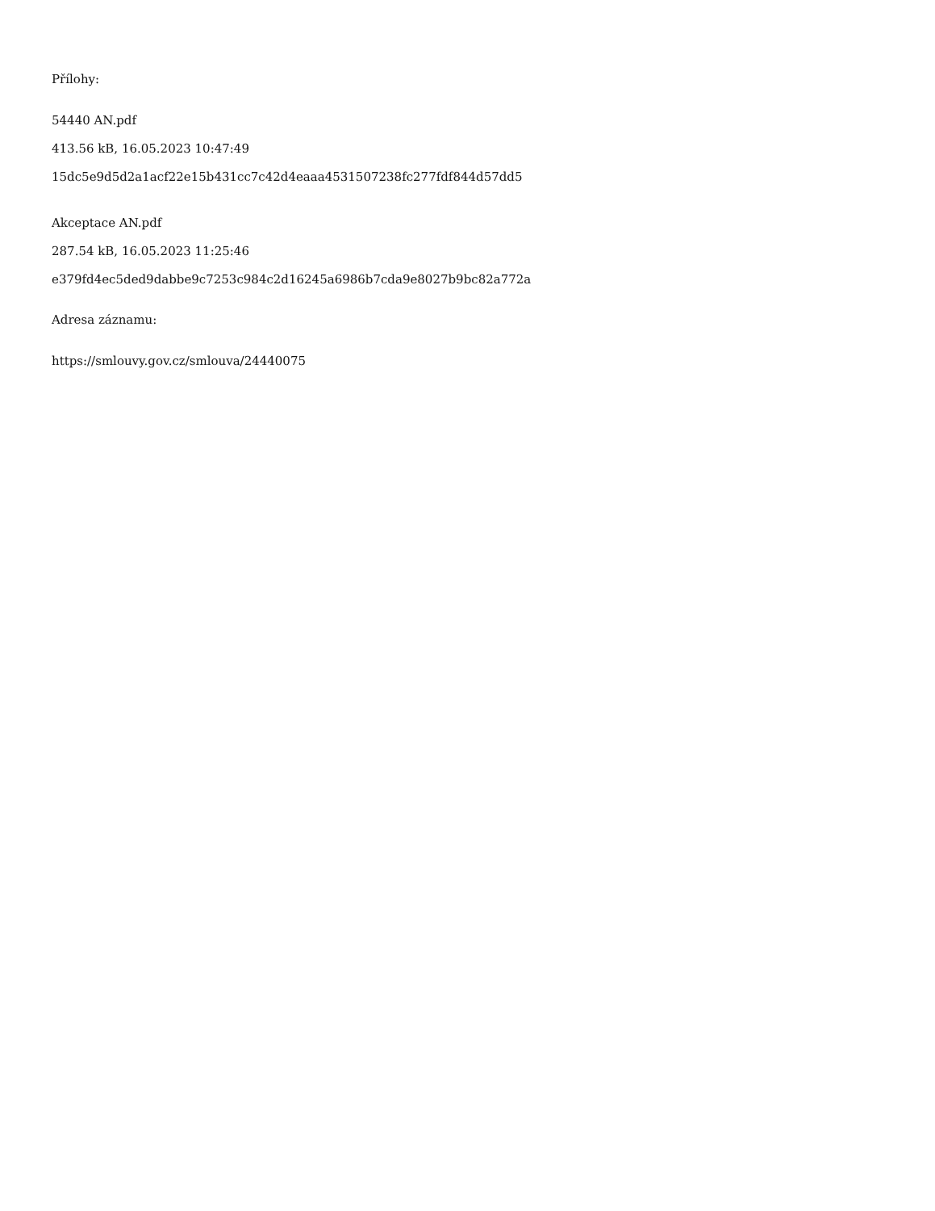Přílohy:
54440 AN.pdf
413.56 kB, 16.05.2023 10:47:49
15dc5e9d5d2a1acf22e15b431cc7c42d4eaaa4531507238fc277fdf844d57dd5
Akceptace AN.pdf
287.54 kB, 16.05.2023 11:25:46
e379fd4ec5ded9dabbe9c7253c984c2d16245a6986b7cda9e8027b9bc82a772a
Adresa záznamu:
https://smlouvy.gov.cz/smlouva/24440075